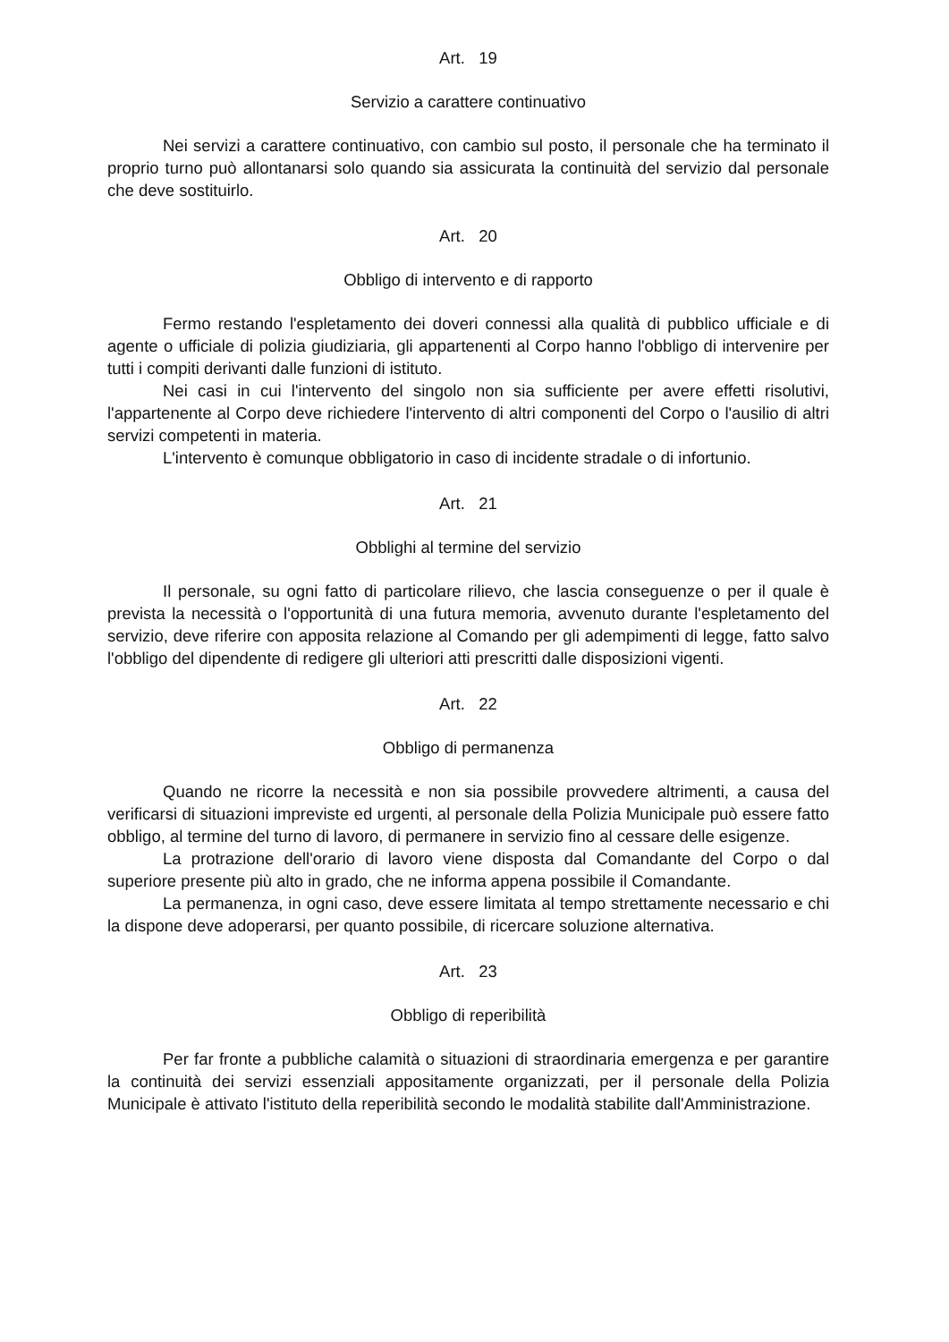Art. 19
Servizio a carattere continuativo
Nei servizi a carattere continuativo, con cambio sul posto, il personale che ha terminato il proprio turno può allontanarsi solo quando sia assicurata la continuità del servizio dal personale che deve sostituirlo.
Art. 20
Obbligo di intervento e di rapporto
Fermo restando l'espletamento dei doveri connessi alla qualità di pubblico ufficiale e di agente o ufficiale di polizia giudiziaria, gli appartenenti al Corpo hanno l'obbligo di intervenire per tutti i compiti derivanti dalle funzioni di istituto.
Nei casi in cui l'intervento del singolo non sia sufficiente per avere effetti risolutivi, l'appartenente al Corpo deve richiedere l'intervento di altri componenti del Corpo o l'ausilio di altri servizi competenti in materia.
L'intervento è comunque obbligatorio in caso di incidente stradale o di infortunio.
Art. 21
Obblighi al termine del servizio
Il personale, su ogni fatto di particolare rilievo, che lascia conseguenze o per il quale è prevista la necessità o l'opportunità di una futura memoria, avvenuto durante l'espletamento del servizio, deve riferire con apposita relazione al Comando per gli adempimenti di legge, fatto salvo l'obbligo del dipendente di redigere gli ulteriori atti prescritti dalle disposizioni vigenti.
Art. 22
Obbligo di permanenza
Quando ne ricorre la necessità e non sia possibile provvedere altrimenti, a causa del verificarsi di situazioni impreviste ed urgenti, al personale della Polizia Municipale può essere fatto obbligo, al termine del turno di lavoro, di permanere in servizio fino al cessare delle esigenze.
La protrazione dell'orario di lavoro viene disposta dal Comandante del Corpo o dal superiore presente più alto in grado, che ne informa appena possibile il Comandante.
La permanenza, in ogni caso, deve essere limitata al tempo strettamente necessario e chi la dispone deve adoperarsi, per quanto possibile, di ricercare soluzione alternativa.
Art. 23
Obbligo di reperibilità
Per far fronte a pubbliche calamità o situazioni di straordinaria emergenza e per garantire la continuità dei servizi essenziali appositamente organizzati, per il personale della Polizia Municipale è attivato l'istituto della reperibilità secondo le modalità stabilite dall'Amministrazione.